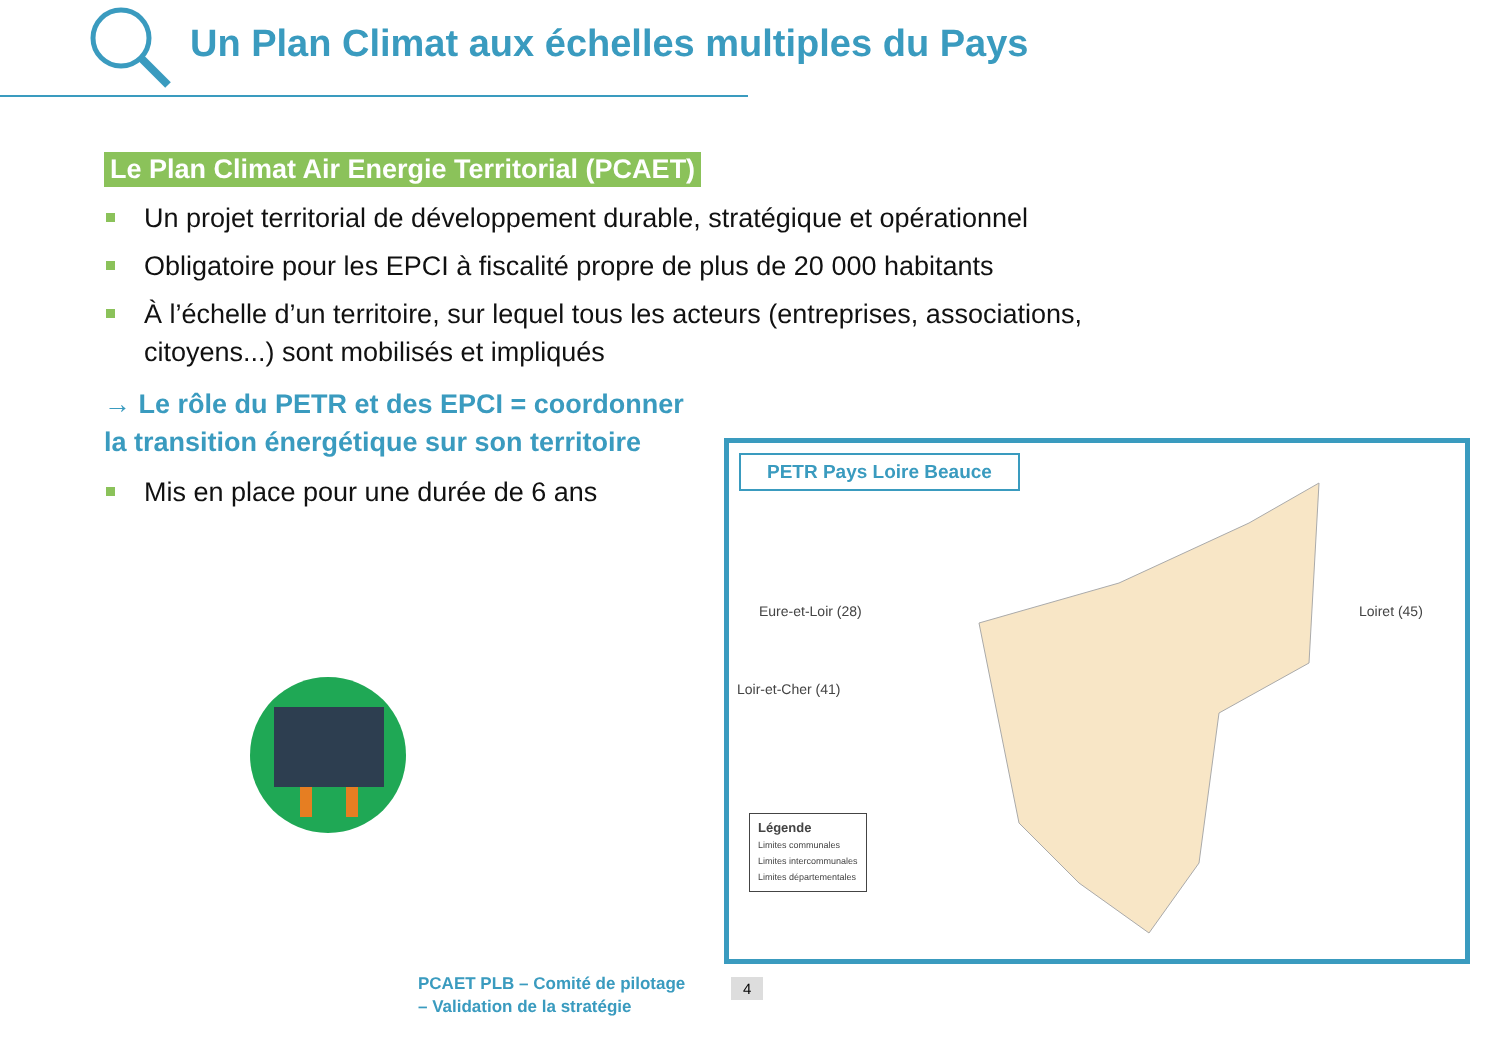Un Plan Climat aux échelles multiples du Pays
Le Plan Climat Air Energie Territorial (PCAET)
Un projet territorial de développement durable, stratégique et opérationnel
Obligatoire pour les EPCI à fiscalité propre de plus de 20 000 habitants
À l’échelle d’un territoire, sur lequel tous les acteurs (entreprises, associations, citoyens...) sont mobilisés et impliqués
→ Le rôle du PETR et des EPCI = coordonner la transition énergétique sur son territoire
Mis en place pour une durée de 6 ans
PETR Pays Loire Beauce
Eure-et-Loir (28)
Loir-et-Cher (41)
Loiret (45)
Légende
Limites communales
Limites intercommunales
Limites départementales
PCAET PLB – Comité de pilotage
– Validation de la stratégie
4